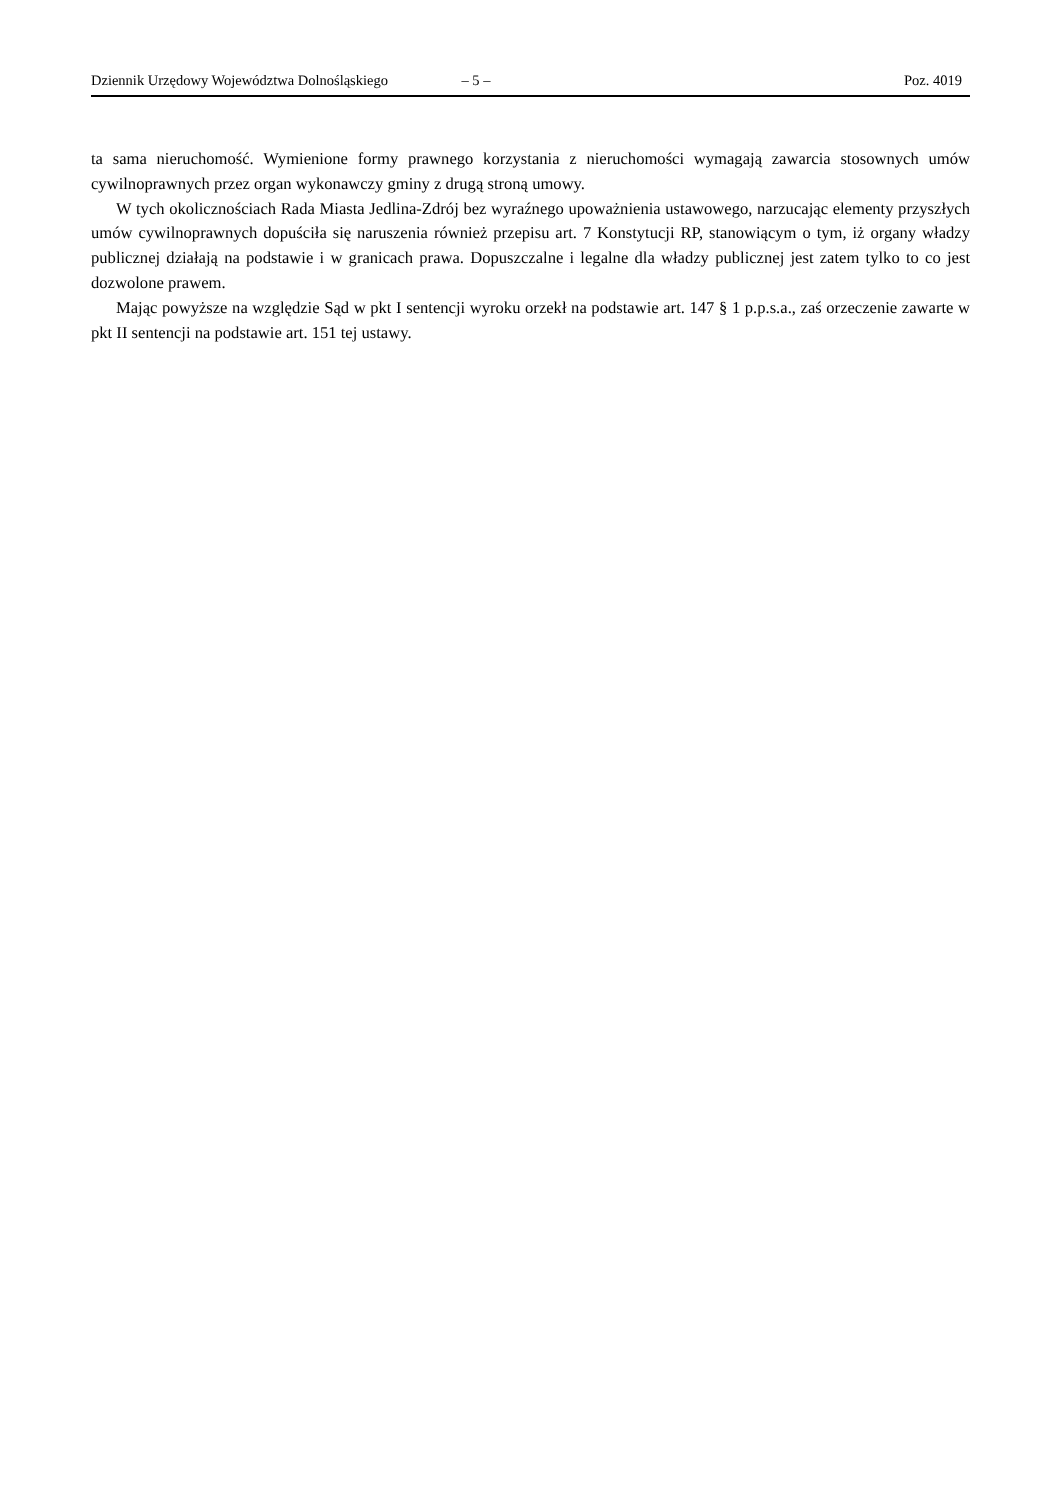Dziennik Urzędowy Województwa Dolnośląskiego – 5 – Poz. 4019
ta sama nieruchomość. Wymienione formy prawnego korzystania z nieruchomości wymagają zawarcia stosownych umów cywilnoprawnych przez organ wykonawczy gminy z drugą stroną umowy.
W tych okolicznościach Rada Miasta Jedlina-Zdrój bez wyraźnego upoważnienia ustawowego, narzucając elementy przyszłych umów cywilnoprawnych dopuściła się naruszenia również przepisu art. 7 Konstytucji RP, stanowiącym o tym, iż organy władzy publicznej działają na podstawie i w granicach prawa. Dopuszczalne i legalne dla władzy publicznej jest zatem tylko to co jest dozwolone prawem.
Mając powyższe na względzie Sąd w pkt I sentencji wyroku orzekł na podstawie art. 147 § 1 p.p.s.a., zaś orzeczenie zawarte w pkt II sentencji na podstawie art. 151 tej ustawy.